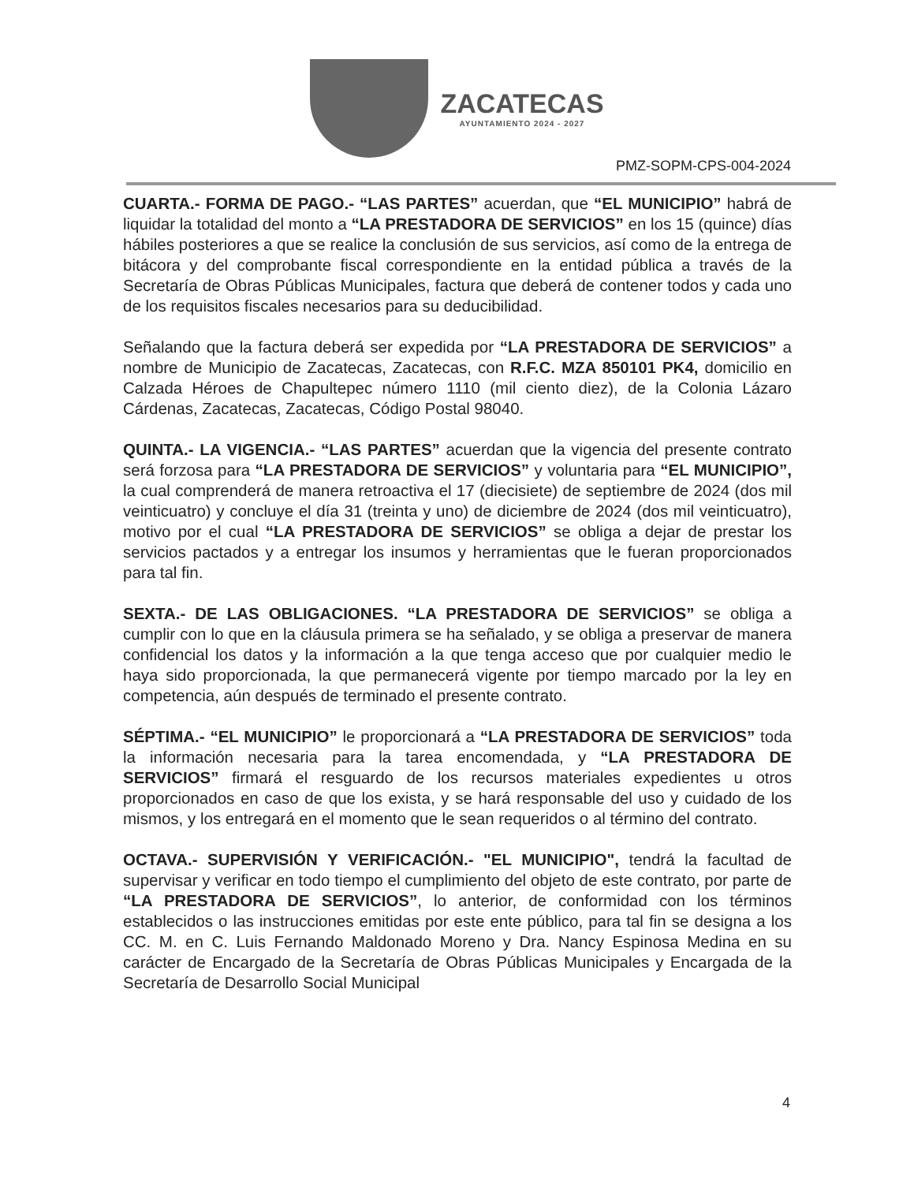ZACATECAS
AYUNTAMIENTO 2024 - 2027
PMZ-SOPM-CPS-004-2024
CUARTA.- FORMA DE PAGO.- “LAS PARTES” acuerdan, que “EL MUNICIPIO” habrá de liquidar la totalidad del monto a “LA PRESTADORA DE SERVICIOS” en los 15 (quince) días hábiles posteriores a que se realice la conclusión de sus servicios, así como de la entrega de bitácora y del comprobante fiscal correspondiente en la entidad pública a través de la Secretaría de Obras Públicas Municipales, factura que deberá de contener todos y cada uno de los requisitos fiscales necesarios para su deducibilidad.
Señalando que la factura deberá ser expedida por “LA PRESTADORA DE SERVICIOS” a nombre de Municipio de Zacatecas, Zacatecas, con R.F.C. MZA 850101 PK4, domicilio en Calzada Héroes de Chapultepec número 1110 (mil ciento diez), de la Colonia Lázaro Cárdenas, Zacatecas, Zacatecas, Código Postal 98040.
QUINTA.- LA VIGENCIA.- “LAS PARTES” acuerdan que la vigencia del presente contrato será forzosa para “LA PRESTADORA DE SERVICIOS” y voluntaria para “EL MUNICIPIO”, la cual comprenderá de manera retroactiva el 17 (diecisiete) de septiembre de 2024 (dos mil veinticuatro) y concluye el día 31 (treinta y uno) de diciembre de 2024 (dos mil veinticuatro), motivo por el cual “LA PRESTADORA DE SERVICIOS” se obliga a dejar de prestar los servicios pactados y a entregar los insumos y herramientas que le fueran proporcionados para tal fin.
SEXTA.- DE LAS OBLIGACIONES. “LA PRESTADORA DE SERVICIOS” se obliga a cumplir con lo que en la cláusula primera se ha señalado, y se obliga a preservar de manera confidencial los datos y la información a la que tenga acceso que por cualquier medio le haya sido proporcionada, la que permanecerá vigente por tiempo marcado por la ley en competencia, aún después de terminado el presente contrato.
SÉPTIMA.- “EL MUNICIPIO” le proporcionará a “LA PRESTADORA DE SERVICIOS” toda la información necesaria para la tarea encomendada, y “LA PRESTADORA DE SERVICIOS” firmará el resguardo de los recursos materiales expedientes u otros proporcionados en caso de que los exista, y se hará responsable del uso y cuidado de los mismos, y los entregará en el momento que le sean requeridos o al término del contrato.
OCTAVA.- SUPERVISIÓN Y VERIFICACIÓN.- "EL MUNICIPIO", tendrá la facultad de supervisar y verificar en todo tiempo el cumplimiento del objeto de este contrato, por parte de “LA PRESTADORA DE SERVICIOS”, lo anterior, de conformidad con los términos establecidos o las instrucciones emitidas por este ente público, para tal fin se designa a los CC. M. en C. Luis Fernando Maldonado Moreno y Dra. Nancy Espinosa Medina en su carácter de Encargado de la Secretaría de Obras Públicas Municipales y Encargada de la Secretaría de Desarrollo Social Municipal
4